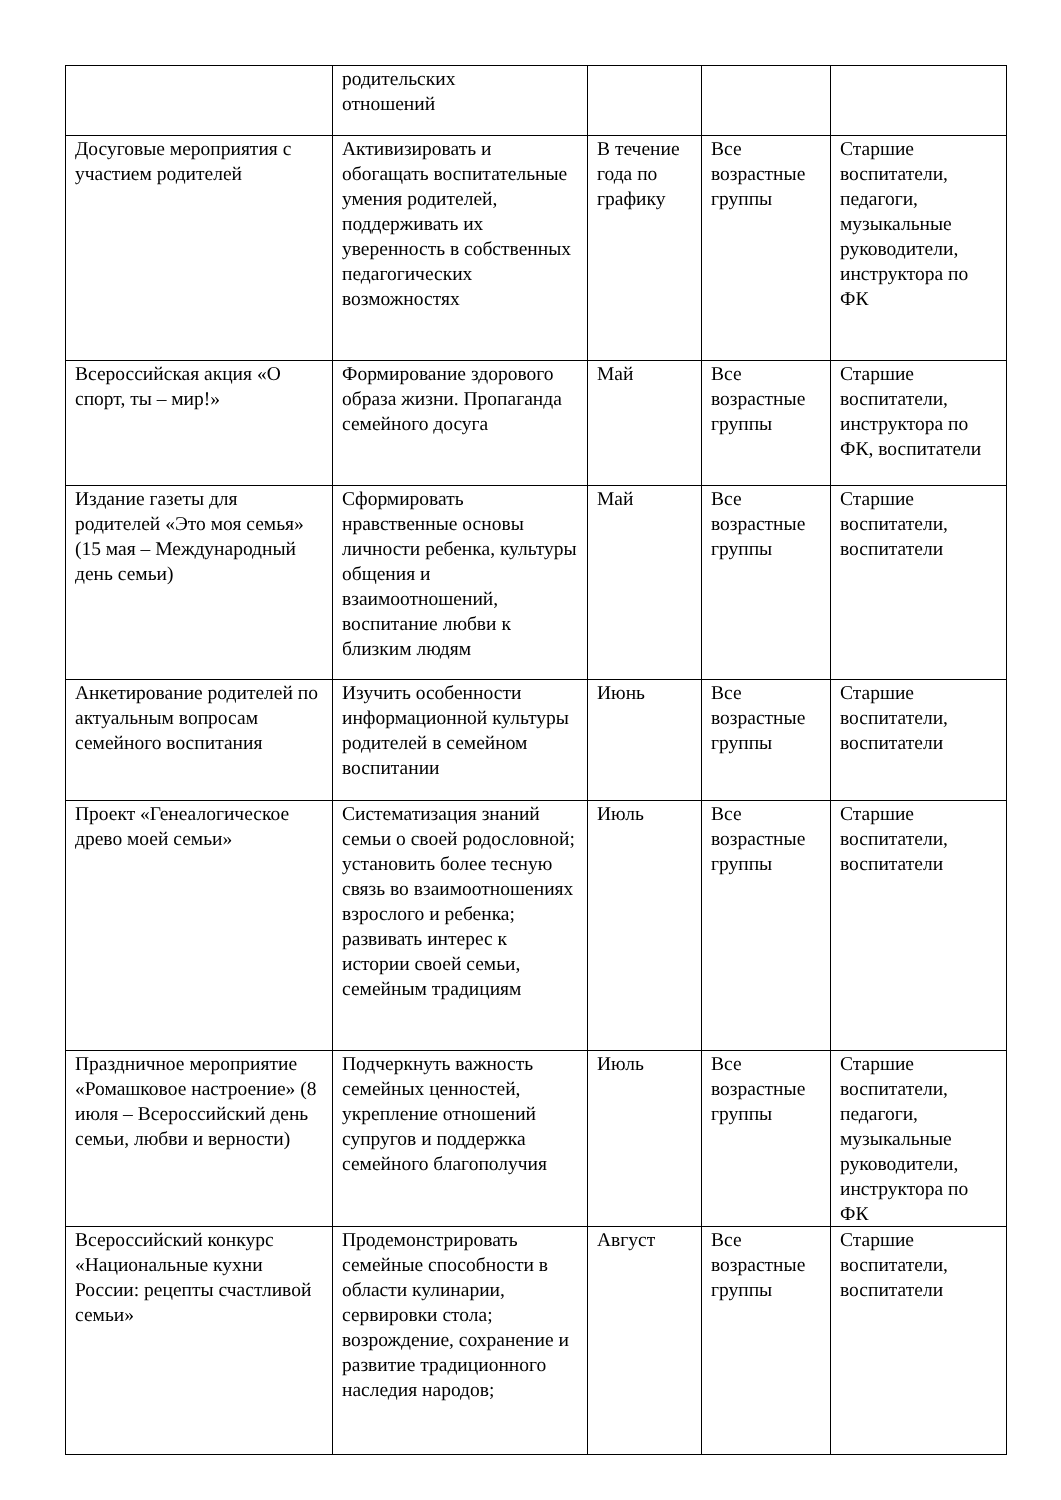| | родительских отношений | | | |
| Досуговые мероприятия с участием родителей | Активизировать и обогащать воспитательные умения родителей, поддерживать их уверенность в собственных педагогических возможностях | В течение года по графику | Все возрастные группы | Старшие воспитатели, педагоги, музыкальные руководители, инструктора по ФК |
| Всероссийская акция «О спорт, ты – мир!» | Формирование здорового образа жизни. Пропаганда семейного досуга | Май | Все возрастные группы | Старшие воспитатели, инструктора по ФК, воспитатели |
| Издание газеты для родителей «Это моя семья» (15 мая – Международный день семьи) | Сформировать нравственные основы личности ребенка, культуры общения и взаимоотношений, воспитание любви к близким людям | Май | Все возрастные группы | Старшие воспитатели, воспитатели |
| Анкетирование родителей по актуальным вопросам семейного воспитания | Изучить особенности информационной культуры родителей в семейном воспитании | Июнь | Все возрастные группы | Старшие воспитатели, воспитатели |
| Проект «Генеалогическое древо моей семьи» | Систематизация знаний семьи о своей родословной; установить более тесную связь во взаимоотношениях взрослого и ребенка; развивать интерес к истории своей семьи, семейным традициям | Июль | Все возрастные группы | Старшие воспитатели, воспитатели |
| Праздничное мероприятие «Ромашковое настроение» (8 июля – Всероссийский день семьи, любви и верности) | Подчеркнуть важность семейных ценностей, укрепление отношений супругов и поддержка семейного благополучия | Июль | Все возрастные группы | Старшие воспитатели, педагоги, музыкальные руководители, инструктора по ФК |
| Всероссийский конкурс «Национальные кухни России: рецепты счастливой семьи» | Продемонстрировать семейные способности в области кулинарии, сервировки стола; возрождение, сохранение и развитие традиционного наследия народов; | Август | Все возрастные группы | Старшие воспитатели, воспитатели |